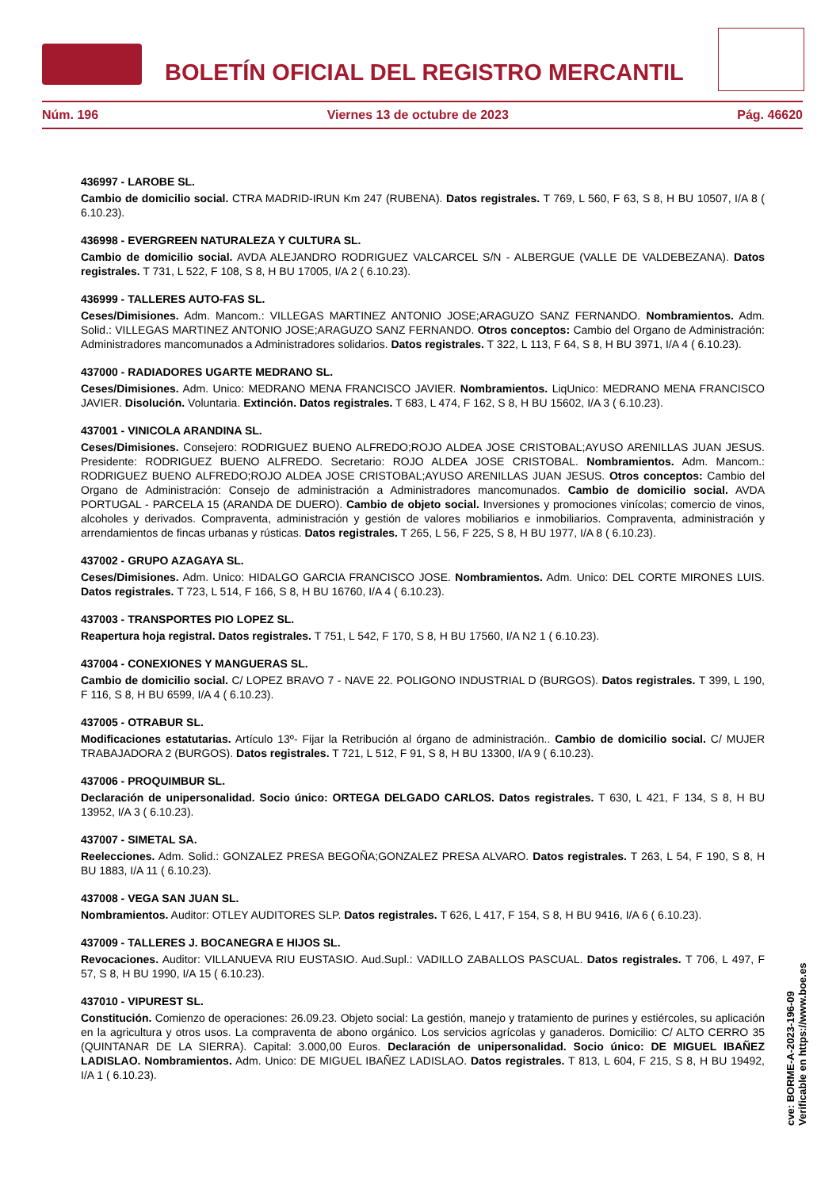BOLETÍN OFICIAL DEL REGISTRO MERCANTIL
Núm. 196 Viernes 13 de octubre de 2023 Pág. 46620
436997 - LAROBE SL.
Cambio de domicilio social. CTRA MADRID-IRUN Km 247 (RUBENA). Datos registrales. T 769, L 560, F 63, S 8, H BU 10507, I/A 8 ( 6.10.23).
436998 - EVERGREEN NATURALEZA Y CULTURA SL.
Cambio de domicilio social. AVDA ALEJANDRO RODRIGUEZ VALCARCEL S/N - ALBERGUE (VALLE DE VALDEBEZANA). Datos registrales. T 731, L 522, F 108, S 8, H BU 17005, I/A 2 ( 6.10.23).
436999 - TALLERES AUTO-FAS SL.
Ceses/Dimisiones. Adm. Mancom.: VILLEGAS MARTINEZ ANTONIO JOSE;ARAGUZO SANZ FERNANDO. Nombramientos. Adm. Solid.: VILLEGAS MARTINEZ ANTONIO JOSE;ARAGUZO SANZ FERNANDO. Otros conceptos: Cambio del Organo de Administración: Administradores mancomunados a Administradores solidarios. Datos registrales. T 322, L 113, F 64, S 8, H BU 3971, I/A 4 ( 6.10.23).
437000 - RADIADORES UGARTE MEDRANO SL.
Ceses/Dimisiones. Adm. Unico: MEDRANO MENA FRANCISCO JAVIER. Nombramientos. LiqUnico: MEDRANO MENA FRANCISCO JAVIER. Disolución. Voluntaria. Extinción. Datos registrales. T 683, L 474, F 162, S 8, H BU 15602, I/A 3 ( 6.10.23).
437001 - VINICOLA ARANDINA SL.
Ceses/Dimisiones. Consejero: RODRIGUEZ BUENO ALFREDO;ROJO ALDEA JOSE CRISTOBAL;AYUSO ARENILLAS JUAN JESUS. Presidente: RODRIGUEZ BUENO ALFREDO. Secretario: ROJO ALDEA JOSE CRISTOBAL. Nombramientos. Adm. Mancom.: RODRIGUEZ BUENO ALFREDO;ROJO ALDEA JOSE CRISTOBAL;AYUSO ARENILLAS JUAN JESUS. Otros conceptos: Cambio del Organo de Administración: Consejo de administración a Administradores mancomunados. Cambio de domicilio social. AVDA PORTUGAL - PARCELA 15 (ARANDA DE DUERO). Cambio de objeto social. Inversiones y promociones vinícolas; comercio de vinos, alcoholes y derivados. Compraventa, administración y gestión de valores mobiliarios e inmobiliarios. Compraventa, administración y arrendamientos de fincas urbanas y rústicas. Datos registrales. T 265, L 56, F 225, S 8, H BU 1977, I/A 8 ( 6.10.23).
437002 - GRUPO AZAGAYA SL.
Ceses/Dimisiones. Adm. Unico: HIDALGO GARCIA FRANCISCO JOSE. Nombramientos. Adm. Unico: DEL CORTE MIRONES LUIS. Datos registrales. T 723, L 514, F 166, S 8, H BU 16760, I/A 4 ( 6.10.23).
437003 - TRANSPORTES PIO LOPEZ SL.
Reapertura hoja registral. Datos registrales. T 751, L 542, F 170, S 8, H BU 17560, I/A N2 1 ( 6.10.23).
437004 - CONEXIONES Y MANGUERAS SL.
Cambio de domicilio social. C/ LOPEZ BRAVO 7 - NAVE 22. POLIGONO INDUSTRIAL D (BURGOS). Datos registrales. T 399, L 190, F 116, S 8, H BU 6599, I/A 4 ( 6.10.23).
437005 - OTRABUR SL.
Modificaciones estatutarias. Artículo 13º- Fijar la Retribución al órgano de administración.. Cambio de domicilio social. C/ MUJER TRABAJADORA 2 (BURGOS). Datos registrales. T 721, L 512, F 91, S 8, H BU 13300, I/A 9 ( 6.10.23).
437006 - PROQUIMBUR SL.
Declaración de unipersonalidad. Socio único: ORTEGA DELGADO CARLOS. Datos registrales. T 630, L 421, F 134, S 8, H BU 13952, I/A 3 ( 6.10.23).
437007 - SIMETAL SA.
Reelecciones. Adm. Solid.: GONZALEZ PRESA BEGOÑA;GONZALEZ PRESA ALVARO. Datos registrales. T 263, L 54, F 190, S 8, H BU 1883, I/A 11 ( 6.10.23).
437008 - VEGA SAN JUAN SL.
Nombramientos. Auditor: OTLEY AUDITORES SLP. Datos registrales. T 626, L 417, F 154, S 8, H BU 9416, I/A 6 ( 6.10.23).
437009 - TALLERES J. BOCANEGRA E HIJOS SL.
Revocaciones. Auditor: VILLANUEVA RIU EUSTASIO. Aud.Supl.: VADILLO ZABALLOS PASCUAL. Datos registrales. T 706, L 497, F 57, S 8, H BU 1990, I/A 15 ( 6.10.23).
437010 - VIPUREST SL.
Constitución. Comienzo de operaciones: 26.09.23. Objeto social: La gestión, manejo y tratamiento de purines y estiércoles, su aplicación en la agricultura y otros usos. La compraventa de abono orgánico. Los servicios agrícolas y ganaderos. Domicilio: C/ ALTO CERRO 35 (QUINTANAR DE LA SIERRA). Capital: 3.000,00 Euros. Declaración de unipersonalidad. Socio único: DE MIGUEL IBAÑEZ LADISLAO. Nombramientos. Adm. Unico: DE MIGUEL IBAÑEZ LADISLAO. Datos registrales. T 813, L 604, F 215, S 8, H BU 19492, I/A 1 ( 6.10.23).
cve: BORME-A-2023-196-09
Verificable en https://www.boe.es